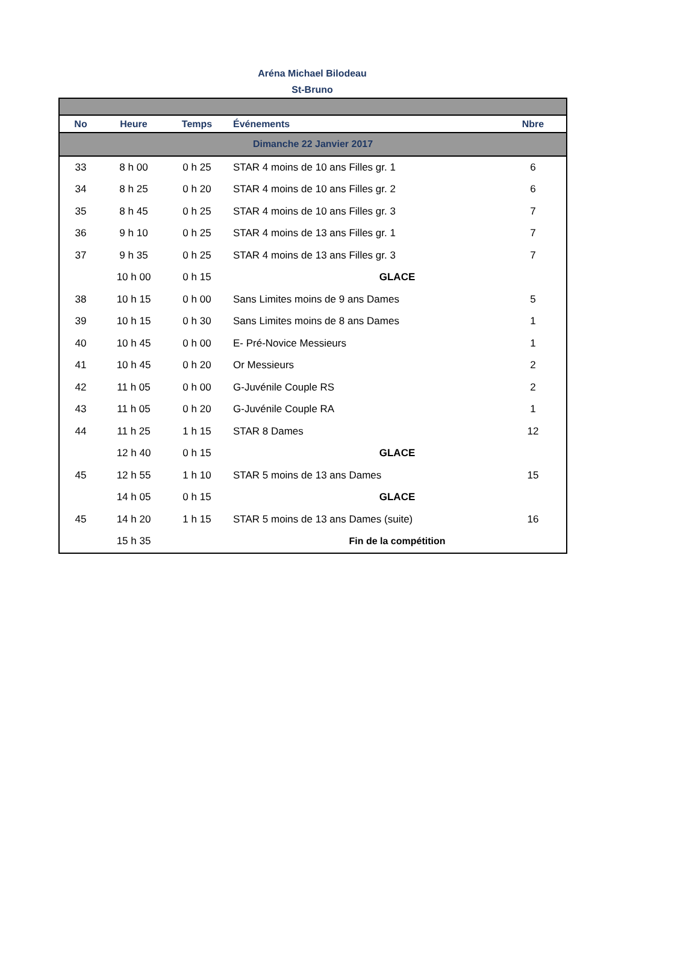Aréna Michael Bilodeau
St-Bruno
| No | Heure | Temps | Événements | Nbre |
| --- | --- | --- | --- | --- |
| Dimanche 22 Janvier 2017 | | | | |
| 33 | 8 h 00 | 0 h 25 | STAR 4 moins de 10 ans Filles gr. 1 | 6 |
| 34 | 8 h 25 | 0 h 20 | STAR 4 moins de 10 ans Filles gr. 2 | 6 |
| 35 | 8 h 45 | 0 h 25 | STAR 4 moins de 10 ans Filles gr. 3 | 7 |
| 36 | 9 h 10 | 0 h 25 | STAR 4 moins de 13 ans Filles gr. 1 | 7 |
| 37 | 9 h 35 | 0 h 25 | STAR 4 moins de 13 ans Filles gr. 3 | 7 |
| | 10 h 00 | 0 h 15 | GLACE | |
| 38 | 10 h 15 | 0 h 00 | Sans Limites moins de 9 ans Dames | 5 |
| 39 | 10 h 15 | 0 h 30 | Sans Limites moins de 8 ans Dames | 1 |
| 40 | 10 h 45 | 0 h 00 | E- Pré-Novice Messieurs | 1 |
| 41 | 10 h 45 | 0 h 20 | Or Messieurs | 2 |
| 42 | 11 h 05 | 0 h 00 | G-Juvénile Couple RS | 2 |
| 43 | 11 h 05 | 0 h 20 | G-Juvénile Couple RA | 1 |
| 44 | 11 h 25 | 1 h 15 | STAR 8 Dames | 12 |
| | 12 h 40 | 0 h 15 | GLACE | |
| 45 | 12 h 55 | 1 h 10 | STAR 5 moins de 13 ans Dames | 15 |
| | 14 h 05 | 0 h 15 | GLACE | |
| 45 | 14 h 20 | 1 h 15 | STAR 5 moins de 13 ans Dames (suite) | 16 |
| | 15 h 35 | | Fin de la compétition | |